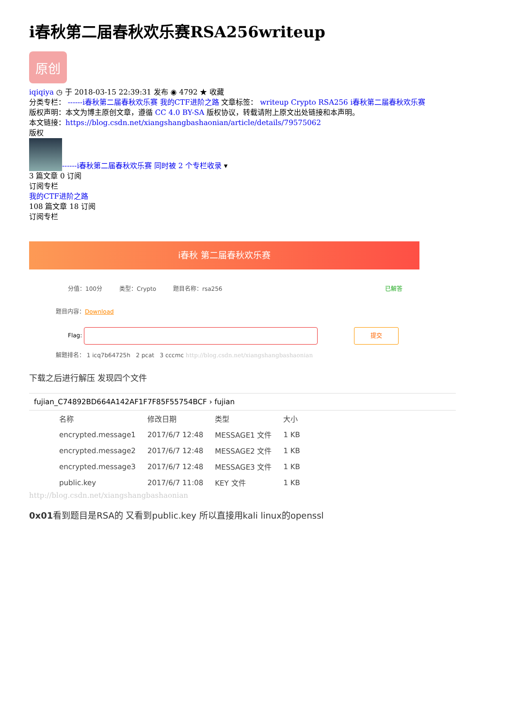i春秋第二届春秋欢乐赛RSA256writeup
原创
iqiqiya ◷ 于 2018-03-15 22:39:31 发布 ◉ 4792 ★ 收藏
分类专栏： ------i春秋第二届春秋欢乐赛 我的CTF进阶之路 文章标签： writeup Crypto RSA256 i春秋第二届春秋欢乐赛
版权声明：本文为博主原创文章，遵循 CC 4.0 BY-SA 版权协议，转载请附上原文出处链接和本声明。
本文链接：https://blog.csdn.net/xiangshangbashaonian/article/details/79575062
版权
------i春秋第二届春秋欢乐赛 同时被 2 个专栏收录 ▾
3 篇文章 0 订阅
订阅专栏
我的CTF进阶之路
108 篇文章 18 订阅
订阅专栏
i春秋 第二届春秋欢乐赛
分值：100分 类型：Crypto 题目名称：rsa256 已解答
题目内容：Download
Flag: 提交
解题排名： 1 icq7b64725h 2 pcat 3 cccmc http://blog.csdn.net/xiangshangbashaonian
下载之后进行解压 发现四个文件
fujian_C74892BD664A142AF1F7F85F55754BCF › fujian
| 名称 | 修改日期 | 类型 | 大小 |
| --- | --- | --- | --- |
| encrypted.message1 | 2017/6/7 12:48 | MESSAGE1 文件 | 1 KB |
| encrypted.message2 | 2017/6/7 12:48 | MESSAGE2 文件 | 1 KB |
| encrypted.message3 | 2017/6/7 12:48 | MESSAGE3 文件 | 1 KB |
| public.key | 2017/6/7 11:08 | KEY 文件 | 1 KB |
http://blog.csdn.net/xiangshangbashaonian
0x01看到题目是RSA的 又看到public.key 所以直接用kali linux的openssl